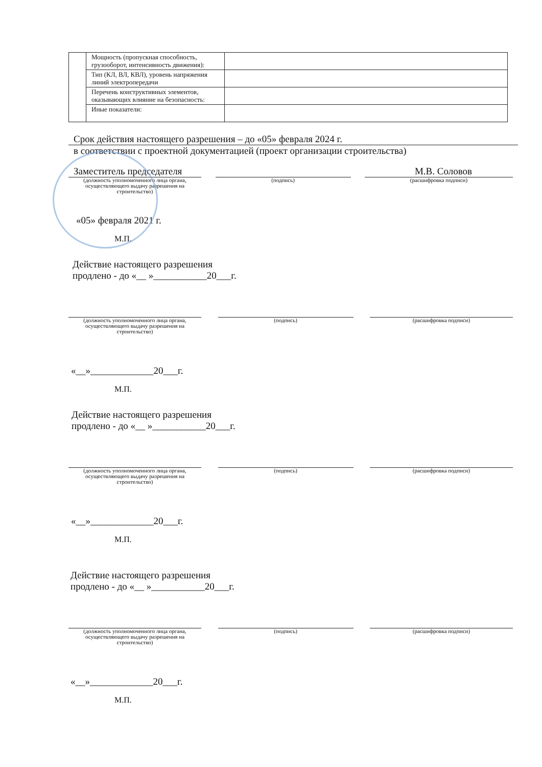| | Мощность (пропускная способность, грузооборот, интенсивность движения): | |
| | Тип (КЛ, ВЛ, КВЛ), уровень напряжения линий электропередачи | |
| | Перечень конструктивных элементов, оказывающих влияние на безопасность: | |
| | Иные показатели: | |
Срок действия настоящего разрешения – до «05» февраля 2024 г.
в соответствии с проектной документацией (проект организации строительства)
Заместитель председателя М.В. Соловов
(должность уполномоченного лица органа, осуществляющего выдачу разрешения на строительство)
(подпись) (расшифровка подписи)
«05» февраля 2021 г.
М.П.
Действие настоящего разрешения
продлено - до «__ »___________20___г.
(должность уполномоченного лица органа, осуществляющего выдачу разрешения на строительство)
(подпись) (расшифровка подписи)
«__»_____________20___г.
М.П.
Действие настоящего разрешения
продлено - до «__ »___________20___г.
(должность уполномоченного лица органа, осуществляющего выдачу разрешения на строительство)
(подпись) (расшифровка подписи)
«__»_____________20___г.
М.П.
Действие настоящего разрешения
продлено - до «__ »___________20___г.
(должность уполномоченного лица органа, осуществляющего выдачу разрешения на строительство)
(подпись) (расшифровка подписи)
«__»_____________20___г.
М.П.